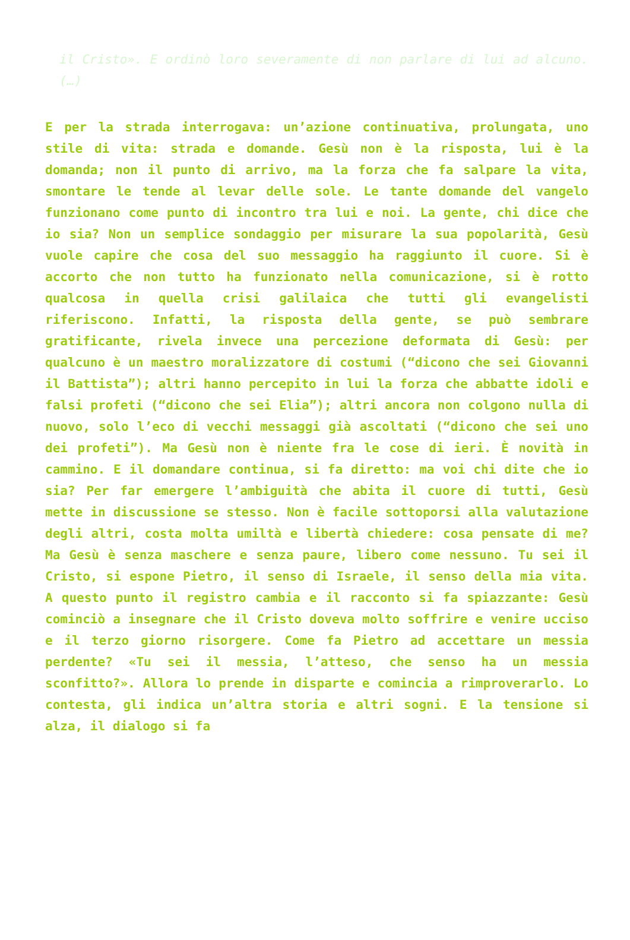il Cristo». E ordinò loro severamente di non parlare di lui ad alcuno. (…)
E per la strada interrogava: un’azione continuativa, prolungata, uno stile di vita: strada e domande. Gesù non è la risposta, lui è la domanda; non il punto di arrivo, ma la forza che fa salpare la vita, smontare le tende al levar delle sole. Le tante domande del vangelo funzionano come punto di incontro tra lui e noi. La gente, chi dice che io sia? Non un semplice sondaggio per misurare la sua popolarità, Gesù vuole capire che cosa del suo messaggio ha raggiunto il cuore. Si è accorto che non tutto ha funzionato nella comunicazione, si è rotto qualcosa in quella crisi galilaica che tutti gli evangelisti riferiscono. Infatti, la risposta della gente, se può sembrare gratificante, rivela invece una percezione deformata di Gesù: per qualcuno è un maestro moralizzatore di costumi (“dicono che sei Giovanni il Battista”); altri hanno percepito in lui la forza che abbatte idoli e falsi profeti (“dicono che sei Elia”); altri ancora non colgono nulla di nuovo, solo l’eco di vecchi messaggi già ascoltati (“dicono che sei uno dei profeti”). Ma Gesù non è niente fra le cose di ieri. È novità in cammino. E il domandare continua, si fa diretto: ma voi chi dite che io sia? Per far emergere l’ambiguità che abita il cuore di tutti, Gesù mette in discussione se stesso. Non è facile sottoporsi alla valutazione degli altri, costa molta umiltà e libertà chiedere: cosa pensate di me? Ma Gesù è senza maschere e senza paure, libero come nessuno. Tu sei il Cristo, si espone Pietro, il senso di Israele, il senso della mia vita. A questo punto il registro cambia e il racconto si fa spiazzante: Gesù cominciò a insegnare che il Cristo doveva molto soffrire e venire ucciso e il terzo giorno risorgere. Come fa Pietro ad accettare un messia perdente? «Tu sei il messia, l’atteso, che senso ha un messia sconfitto?». Allora lo prende in disparte e comincia a rimproverarlo. Lo contesta, gli indica un’altra storia e altri sogni. E la tensione si alza, il dialogo si fa